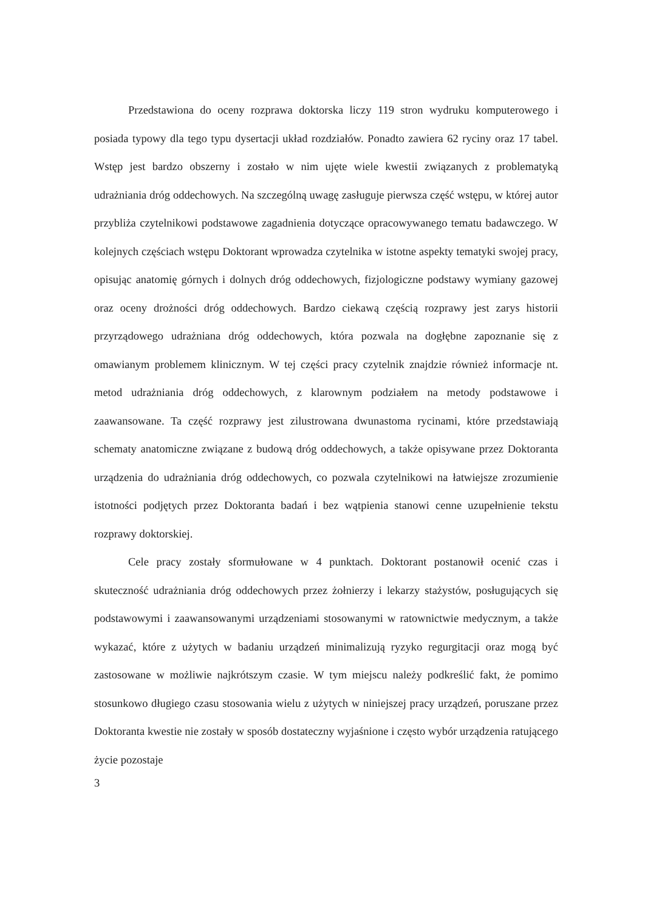Przedstawiona do oceny rozprawa doktorska liczy 119 stron wydruku komputerowego i posiada typowy dla tego typu dysertacji układ rozdziałów. Ponadto zawiera 62 ryciny oraz 17 tabel. Wstęp jest bardzo obszerny i zostało w nim ujęte wiele kwestii związanych z problematyką udrażniania dróg oddechowych. Na szczególną uwagę zasługuje pierwsza część wstępu, w której autor przybliża czytelnikowi podstawowe zagadnienia dotyczące opracowywanego tematu badawczego. W kolejnych częściach wstępu Doktorant wprowadza czytelnika w istotne aspekty tematyki swojej pracy, opisując anatomię górnych i dolnych dróg oddechowych, fizjologiczne podstawy wymiany gazowej oraz oceny drożności dróg oddechowych. Bardzo ciekawą częścią rozprawy jest zarys historii przyrządowego udrażniana dróg oddechowych, która pozwala na dogłębne zapoznanie się z omawianym problemem klinicznym. W tej części pracy czytelnik znajdzie również informacje nt. metod udrażniania dróg oddechowych, z klarownym podziałem na metody podstawowe i zaawansowane. Ta część rozprawy jest zilustrowana dwunastoma rycinami, które przedstawiają schematy anatomiczne związane z budową dróg oddechowych, a także opisywane przez Doktoranta urządzenia do udrażniania dróg oddechowych, co pozwala czytelnikowi na łatwiejsze zrozumienie istotności podjętych przez Doktoranta badań i bez wątpienia stanowi cenne uzupełnienie tekstu rozprawy doktorskiej.
Cele pracy zostały sformułowane w 4 punktach. Doktorant postanowił ocenić czas i skuteczność udrażniania dróg oddechowych przez żołnierzy i lekarzy stażystów, posługujących się podstawowymi i zaawansowanymi urządzeniami stosowanymi w ratownictwie medycznym, a także wykazać, które z użytych w badaniu urządzeń minimalizują ryzyko regurgitacji oraz mogą być zastosowane w możliwie najkrótszym czasie. W tym miejscu należy podkreślić fakt, że pomimo stosunkowo długiego czasu stosowania wielu z użytych w niniejszej pracy urządzeń, poruszane przez Doktoranta kwestie nie zostały w sposób dostateczny wyjaśnione i często wybór urządzenia ratującego życie pozostaje
3